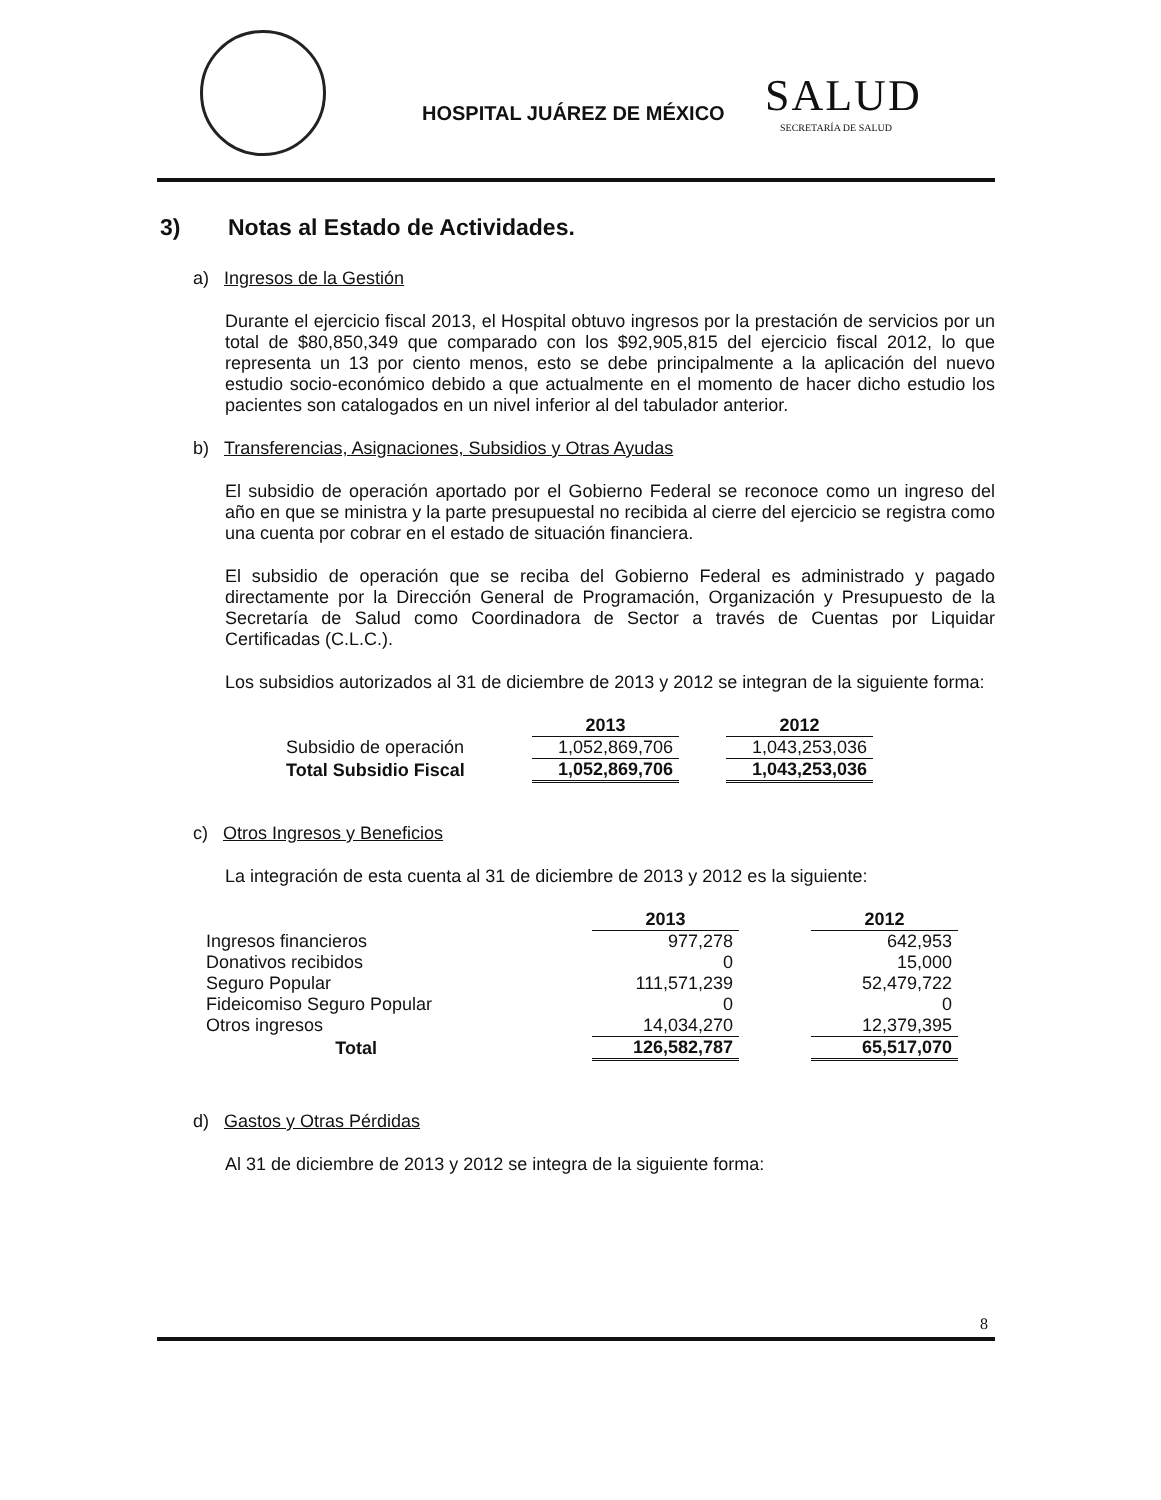HOSPITAL JUÁREZ DE MÉXICO SALUD
SECRETARÍA DE SALUD
3) Notas al Estado de Actividades.
a) Ingresos de la Gestión
Durante el ejercicio fiscal 2013, el Hospital obtuvo ingresos por la prestación de servicios por un total de $80,850,349 que comparado con los $92,905,815 del ejercicio fiscal 2012, lo que representa un 13 por ciento menos, esto se debe principalmente a la aplicación del nuevo estudio socio-económico debido a que actualmente en el momento de hacer dicho estudio los pacientes son catalogados en un nivel inferior al del tabulador anterior.
b) Transferencias, Asignaciones, Subsidios y Otras Ayudas
El subsidio de operación aportado por el Gobierno Federal se reconoce como un ingreso del año en que se ministra y la parte presupuestal no recibida al cierre del ejercicio se registra como una cuenta por cobrar en el estado de situación financiera.
El subsidio de operación que se reciba del Gobierno Federal es administrado y pagado directamente por la Dirección General de Programación, Organización y Presupuesto de la Secretaría de Salud como Coordinadora de Sector a través de Cuentas por Liquidar Certificadas (C.L.C.).
Los subsidios autorizados al 31 de diciembre de 2013 y 2012 se integran de la siguiente forma:
| | 2013 | | 2012 |
| Subsidio de operación | 1,052,869,706 | | 1,043,253,036 |
| Total Subsidio Fiscal | 1,052,869,706 | | 1,043,253,036 |
c) Otros Ingresos y Beneficios
La integración de esta cuenta al 31 de diciembre de 2013 y 2012 es la siguiente:
| | 2013 | | 2012 |
| Ingresos financieros | 977,278 | | 642,953 |
| Donativos recibidos | 0 | | 15,000 |
| Seguro Popular | 111,571,239 | | 52,479,722 |
| Fideicomiso Seguro Popular | 0 | | 0 |
| Otros ingresos | 14,034,270 | | 12,379,395 |
| Total | 126,582,787 | | 65,517,070 |
d) Gastos y Otras Pérdidas
Al 31 de diciembre de 2013 y 2012 se integra de la siguiente forma:
8